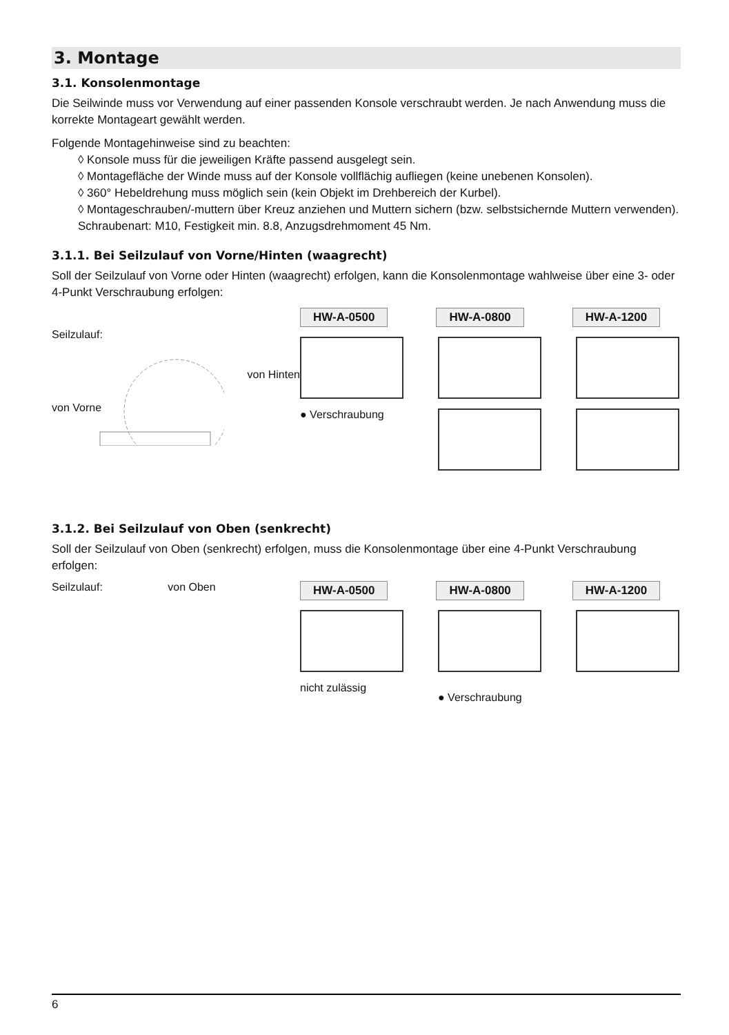3. Montage
3.1. Konsolenmontage
Die Seilwinde muss vor Verwendung auf einer passenden Konsole verschraubt werden. Je nach Anwendung muss die korrekte Montageart gewählt werden.
Folgende Montagehinweise sind zu beachten:
◊ Konsole muss für die jeweiligen Kräfte passend ausgelegt sein.
◊ Montagefläche der Winde muss auf der Konsole vollflächig aufliegen (keine unebenen Konsolen).
◊ 360° Hebeldrehung muss möglich sein (kein Objekt im Drehbereich der Kurbel).
◊ Montageschrauben/-muttern über Kreuz anziehen und Muttern sichern (bzw. selbstsichernde Muttern verwenden). Schraubenart: M10, Festigkeit min. 8.8, Anzugsdrehmoment 45 Nm.
3.1.1. Bei Seilzulauf von Vorne/Hinten (waagrecht)
Soll der Seilzulauf von Vorne oder Hinten (waagrecht) erfolgen, kann die Konsolenmontage wahlweise über eine 3- oder 4-Punkt Verschraubung erfolgen:
Seilzulauf:
von Hinten
von Vorne
HW-A-0500 HW-A-0800 HW-A-1200
● Verschraubung
3.1.2. Bei Seilzulauf von Oben (senkrecht)
Soll der Seilzulauf von Oben (senkrecht) erfolgen, muss die Konsolenmontage über eine 4-Punkt Verschraubung erfolgen:
Seilzulauf: von Oben
HW-A-0500 HW-A-0800 HW-A-1200
nicht zulässig ● Verschraubung
6